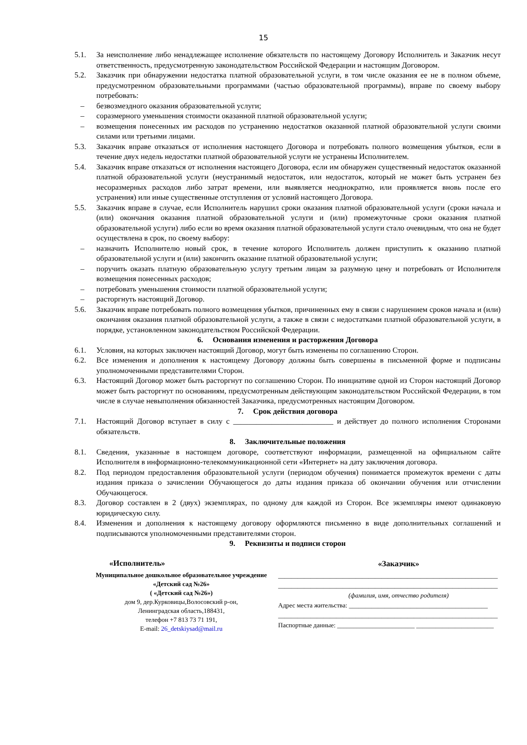15
5.1. За неисполнение либо ненадлежащее исполнение обязательств по настоящему Договору Исполнитель и Заказчик несут ответственность, предусмотренную законодательством Российской Федерации и настоящим Договором.
5.2. Заказчик при обнаружении недостатка платной образовательной услуги, в том числе оказания ее не в полном объеме, предусмотренном образовательными программами (частью образовательной программы), вправе по своему выбору потребовать:
– безвозмездного оказания образовательной услуги;
– соразмерного уменьшения стоимости оказанной платной образовательной услуги;
– возмещения понесенных им расходов по устранению недостатков оказанной платной образовательной услуги своими силами или третьими лицами.
5.3. Заказчик вправе отказаться от исполнения настоящего Договора и потребовать полного возмещения убытков, если в течение двух недель недостатки платной образовательной услуги не устранены Исполнителем.
5.4. Заказчик вправе отказаться от исполнения настоящего Договора, если им обнаружен существенный недостаток оказанной платной образовательной услуги (неустранимый недостаток, или недостаток, который не может быть устранен без несоразмерных расходов либо затрат времени, или выявляется неоднократно, или проявляется вновь после его устранения) или иные существенные отступления от условий настоящего Договора.
5.5. Заказчик вправе в случае, если Исполнитель нарушил сроки оказания платной образовательной услуги (сроки начала и (или) окончания оказания платной образовательной услуги и (или) промежуточные сроки оказания платной образовательной услуги) либо если во время оказания платной образовательной услуги стало очевидным, что она не будет осуществлена в срок, по своему выбору:
– назначить Исполнителю новый срок, в течение которого Исполнитель должен приступить к оказанию платной образовательной услуги и (или) закончить оказание платной образовательной услуги;
– поручить оказать платную образовательную услугу третьим лицам за разумную цену и потребовать от Исполнителя возмещения понесенных расходов;
– потребовать уменьшения стоимости платной образовательной услуги;
– расторгнуть настоящий Договор.
5.6. Заказчик вправе потребовать полного возмещения убытков, причиненных ему в связи с нарушением сроков начала и (или) окончания оказания платной образовательной услуги, а также в связи с недостатками платной образовательной услуги, в порядке, установленном законодательством Российской Федерации.
6. Основания изменения и расторжения Договора
6.1. Условия, на которых заключен настоящий Договор, могут быть изменены по соглашению Сторон.
6.2. Все изменения и дополнения к настоящему Договору должны быть совершены в письменной форме и подписаны уполномоченными представителями Сторон.
6.3. Настоящий Договор может быть расторгнут по соглашению Сторон. По инициативе одной из Сторон настоящий Договор может быть расторгнут по основаниям, предусмотренным действующим законодательством Российской Федерации, в том числе в случае невыполнения обязанностей Заказчика, предусмотренных настоящим Договором.
7. Срок действия договора
7.1. Настоящий Договор вступает в силу с __________________________ и действует до полного исполнения Сторонами обязательств.
8. Заключительные положения
8.1. Сведения, указанные в настоящем договоре, соответствуют информации, размещенной на официальном сайте Исполнителя в информационно-телекоммуникационной сети «Интернет» на дату заключения договора.
8.2. Под периодом предоставления образовательной услуги (периодом обучения) понимается промежуток времени с даты издания приказа о зачислении Обучающегося до даты издания приказа об окончании обучения или отчислении Обучающегося.
8.3. Договор составлен в 2 (двух) экземплярах, по одному для каждой из Сторон. Все экземпляры имеют одинаковую юридическую силу.
8.4. Изменения и дополнения к настоящему договору оформляются письменно в виде дополнительных соглашений и подписываются уполномоченными представителями сторон.
9. Реквизиты и подписи сторон
«Исполнитель»
Муниципальное дошкольное образовательное учреждение «Детский сад №26»
( «Детский сад №26»)
дом 9, дер.Курковицы,Волосовский р-он,
Ленинградская область,188431,
телефон +7 813 73 71 191,
E-mail: 26_detskiysad@mail.ru
«Заказчик»
____________________________________________________________________
____________________________________________________________________
(фамилия, имя, отчество родителя)
Адрес места жительства: ___________________________________________
____________________________________________________________________
Паспортные данные: ________________________ ________________________